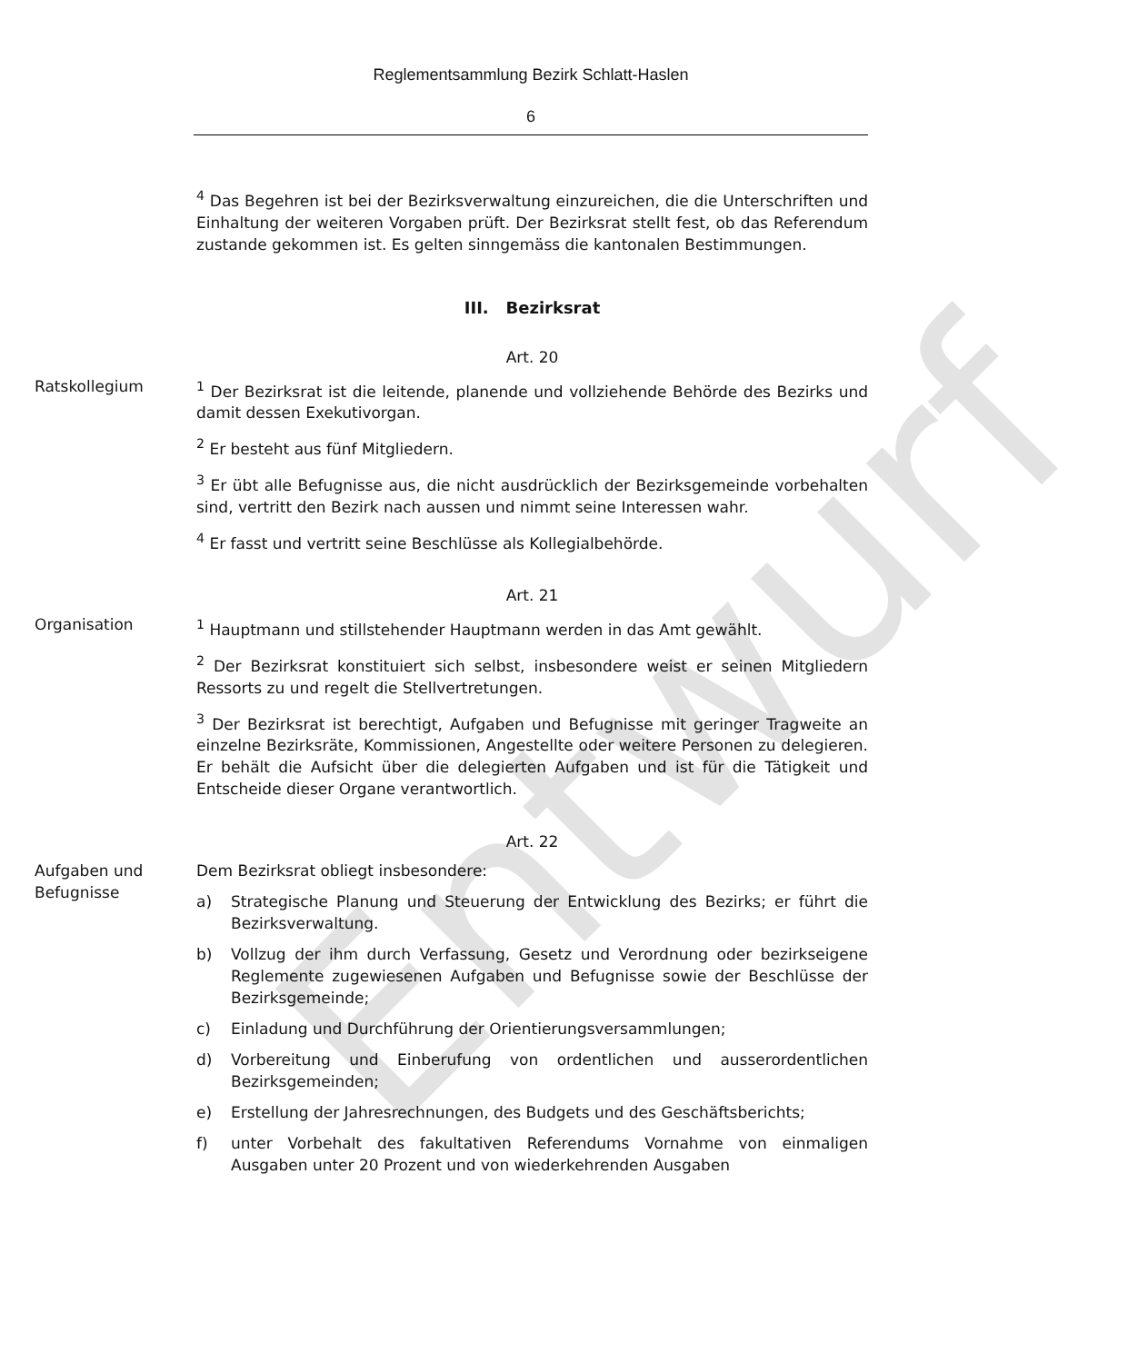Entwurf
Reglementsammlung Bezirk Schlatt-Haslen
6
<sup>4</sup> Das Begehren ist bei der Bezirksverwaltung einzureichen, die die Unterschriften und Einhaltung der weiteren Vorgaben prüft. Der Bezirksrat stellt fest, ob das Referendum zustande gekommen ist. Es gelten sinngemäss die kantonalen Bestimmungen.
III. Bezirksrat
Art. 20
Ratskollegium <sup>1</sup> Der Bezirksrat ist die leitende, planende und vollziehende Behörde des Bezirks und damit dessen Exekutivorgan.
<sup>2</sup> Er besteht aus fünf Mitgliedern.
<sup>3</sup> Er übt alle Befugnisse aus, die nicht ausdrücklich der Bezirksgemeinde vorbehalten sind, vertritt den Bezirk nach aussen und nimmt seine Interessen wahr.
<sup>4</sup> Er fasst und vertritt seine Beschlüsse als Kollegialbehörde.
Art. 21
Organisation <sup>1</sup> Hauptmann und stillstehender Hauptmann werden in das Amt gewählt.
<sup>2</sup> Der Bezirksrat konstituiert sich selbst, insbesondere weist er seinen Mitgliedern Ressorts zu und regelt die Stellvertretungen.
<sup>3</sup> Der Bezirksrat ist berechtigt, Aufgaben und Befugnisse mit geringer Tragweite an einzelne Bezirksräte, Kommissionen, Angestellte oder weitere Personen zu delegieren. Er behält die Aufsicht über die delegierten Aufgaben und ist für die Tätigkeit und Entscheide dieser Organe verantwortlich.
Art. 22
Aufgaben und Befugnisse
Dem Bezirksrat obliegt insbesondere:
a) Strategische Planung und Steuerung der Entwicklung des Bezirks; er führt die Bezirksverwaltung.
b) Vollzug der ihm durch Verfassung, Gesetz und Verordnung oder bezirkseigene Reglemente zugewiesenen Aufgaben und Befugnisse sowie der Beschlüsse der Bezirksgemeinde;
c) Einladung und Durchführung der Orientierungsversammlungen;
d) Vorbereitung und Einberufung von ordentlichen und ausserordentlichen Bezirksgemeinden;
e) Erstellung der Jahresrechnungen, des Budgets und des Geschäftsberichts;
f) unter Vorbehalt des fakultativen Referendums Vornahme von einmaligen Ausgaben unter 20 Prozent und von wiederkehrenden Ausgaben